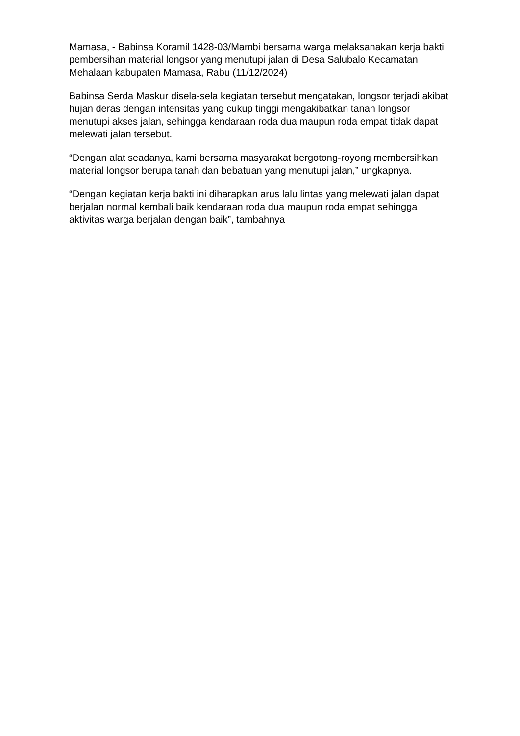Mamasa, - Babinsa Koramil 1428-03/Mambi bersama warga melaksanakan kerja bakti pembersihan material longsor yang menutupi jalan di Desa Salubalo Kecamatan Mehalaan kabupaten Mamasa, Rabu (11/12/2024)
Babinsa Serda Maskur disela-sela kegiatan tersebut mengatakan, longsor terjadi akibat hujan deras dengan intensitas yang cukup tinggi mengakibatkan tanah longsor menutupi akses jalan, sehingga kendaraan roda dua maupun roda empat tidak dapat melewati jalan tersebut.
“Dengan alat seadanya, kami bersama masyarakat bergotong-royong membersihkan material longsor berupa tanah dan bebatuan yang menutupi jalan,” ungkapnya.
“Dengan kegiatan kerja bakti ini diharapkan arus lalu lintas yang melewati jalan dapat berjalan normal kembali baik kendaraan roda dua maupun roda empat sehingga aktivitas warga berjalan dengan baik”, tambahnya